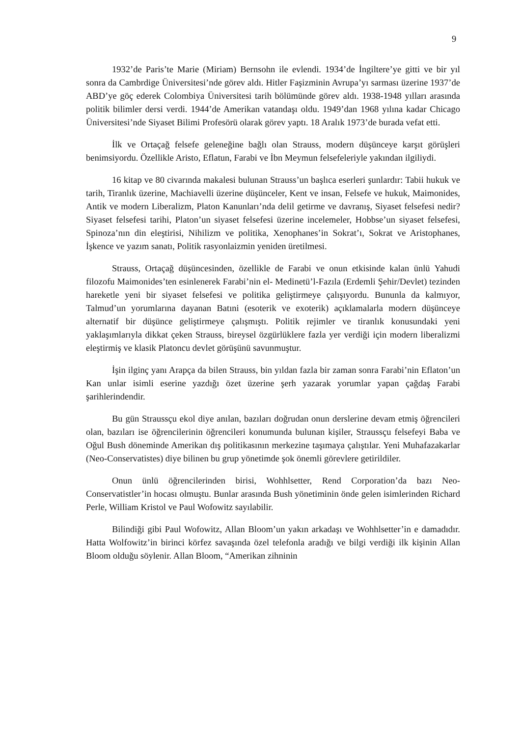9
1932’de Paris’te Marie (Miriam) Bernsohn ile evlendi. 1934’de İngiltere’ye gitti ve bir yıl sonra da Cambrdige Üniversitesi’nde görev aldı. Hitler Faşizminin Avrupa’yı sarması üzerine 1937’de ABD’ye göç ederek Colombiya Üniversitesi tarih bölümünde görev aldı. 1938-1948 yılları arasında politik bilimler dersi verdi. 1944’de Amerikan vatandaşı oldu. 1949’dan 1968 yılına kadar Chicago Üniversitesi’nde Siyaset Bilimi Profesörü olarak görev yaptı. 18 Aralık 1973’de burada vefat etti.
İlk ve Ortaçağ felsefe geleneğine bağlı olan Strauss, modern düşünceye karşıt görüşleri benimsiyordu. Özellikle Aristo, Eflatun, Farabi ve İbn Meymun felsefeleriyle yakından ilgiliydi.
16 kitap ve 80 civarında makalesi bulunan Strauss’un başlıca eserleri şunlardır: Tabii hukuk ve tarih, Tiranlık üzerine, Machiavelli üzerine düşünceler, Kent ve insan, Felsefe ve hukuk, Maimonides, Antik ve modern Liberalizm, Platon Kanunları’nda delil getirme ve davranış, Siyaset felsefesi nedir? Siyaset felsefesi tarihi, Platon’un siyaset felsefesi üzerine incelemeler, Hobbse’un siyaset felsefesi, Spinoza’nın din eleştirisi, Nihilizm ve politika, Xenophanes’in Sokrat’ı, Sokrat ve Aristophanes, İşkence ve yazım sanatı, Politik rasyonlaizmin yeniden üretilmesi.
Strauss, Ortaçağ düşüncesinden, özellikle de Farabi ve onun etkisinde kalan ünlü Yahudi filozofu Maimonides’ten esinlenerek Farabi’nin el- Medinetü’l-Fazıla (Erdemli Şehir/Devlet) tezinden hareketle yeni bir siyaset felsefesi ve politika geliştirmeye çalışıyordu. Bununla da kalmıyor, Talmud’un yorumlarına dayanan Batıni (esoterik ve exoterik) açıklamalarla modern düşünceye alternatif bir düşünce geliştirmeye çalışmıştı. Politik rejimler ve tiranlık konusundaki yeni yaklaşımlarıyla dikkat çeken Strauss, bireysel özgürlüklere fazla yer verdiği için modern liberalizmi eleştirmiş ve klasik Platoncu devlet görüşünü savunmuştur.
İşin ilginç yanı Arapça da bilen Strauss, bin yıldan fazla bir zaman sonra Farabi’nin Eflaton’un Kan unlar isimli eserine yazdığı özet üzerine şerh yazarak yorumlar yapan çağdaş Farabi şarihlerindendir.
Bu gün Straussçu ekol diye anılan, bazıları doğrudan onun derslerine devam etmiş öğrencileri olan, bazıları ise öğrencilerinin öğrencileri konumunda bulunan kişiler, Straussçu felsefeyi Baba ve Oğul Bush döneminde Amerikan dış politikasının merkezine taşımaya çalıştılar. Yeni Muhafazakarlar (Neo-Conservatistes) diye bilinen bu grup yönetimde şok önemli görevlere getirildiler.
Onun ünlü öğrencilerinden birisi, Wohhlsetter, Rend Corporation’da bazı Neo-Conservatistler’in hocası olmuştu. Bunlar arasında Bush yönetiminin önde gelen isimlerinden Richard Perle, William Kristol ve Paul Wofowitz sayılabilir.
Bilindiği gibi Paul Wofowitz, Allan Bloom’un yakın arkadaşı ve Wohhlsetter’in e damadıdır. Hatta Wolfowitz’in birinci körfez savaşında özel telefonla aradığı ve bilgi verdiği ilk kişinin Allan Bloom olduğu söylenir. Allan Bloom, “Amerikan zihninin